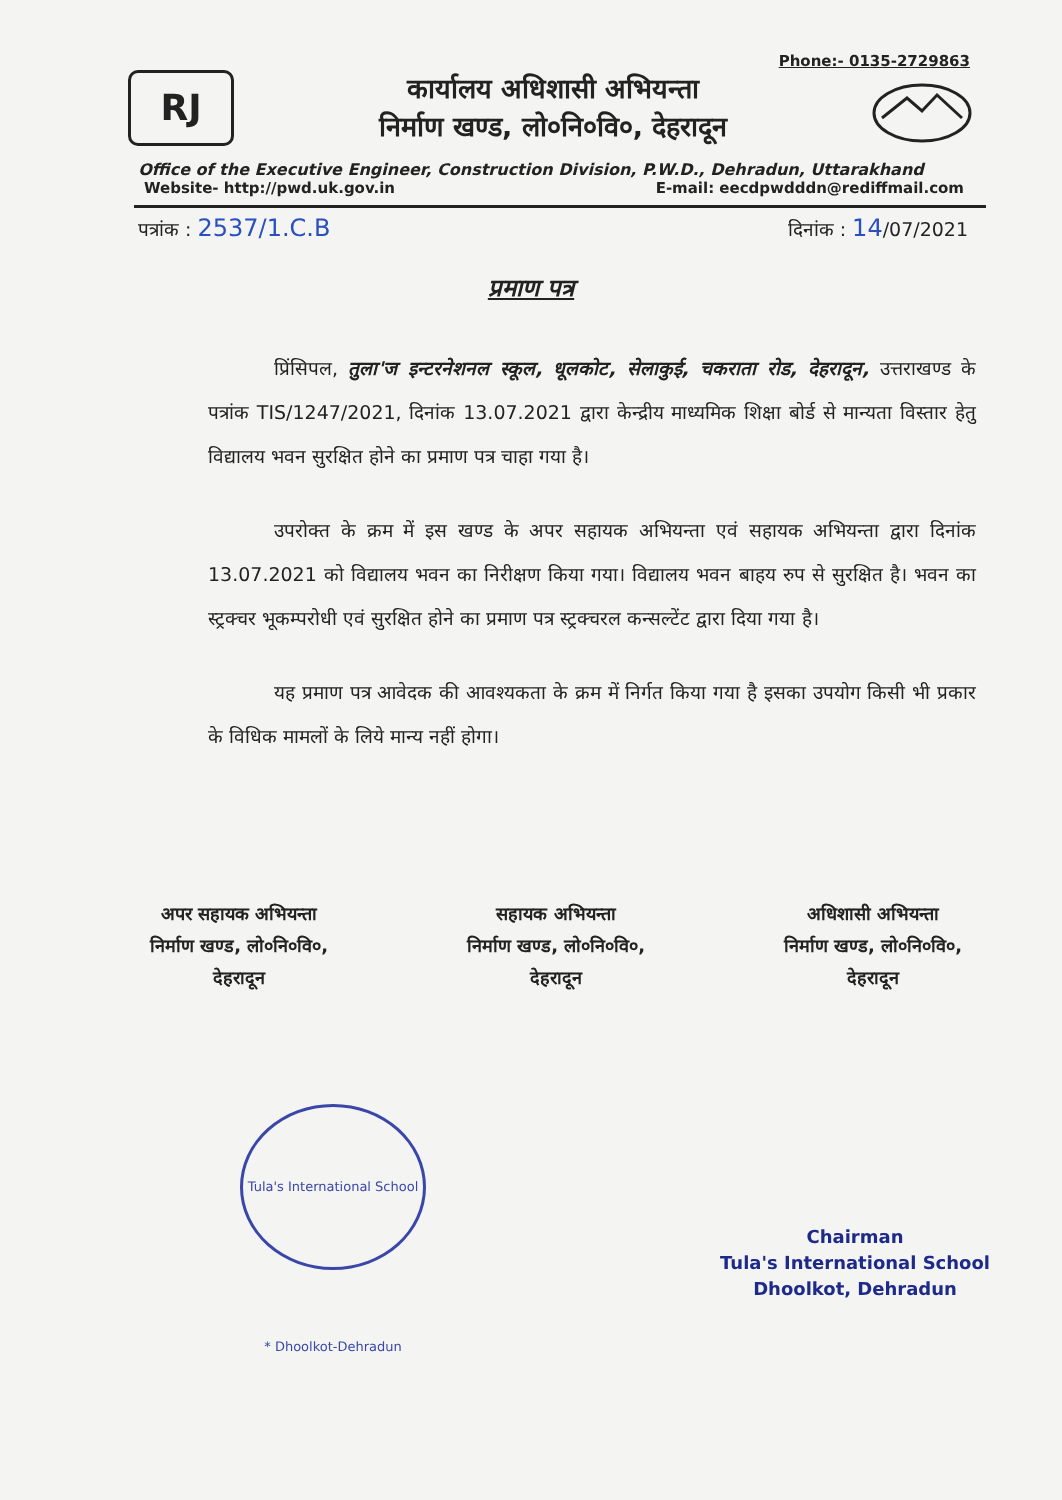Phone:- 0135-2729863
RJ
कार्यालय अधिशासी अभियन्ता
निर्माण खण्ड, लो०नि०वि०, देहरादून
Office of the Executive Engineer, Construction Division, P.W.D., Dehradun, Uttarakhand
Website- http://pwd.uk.gov.in E-mail: eecdpwdddn@rediffmail.com
पत्रांक : 2537/1.C.B दिनांक : 14/07/2021
प्रमाण पत्र
प्रिंसिपल, तुला'ज इन्टरनेशनल स्कूल, धूलकोट, सेलाकुई, चकराता रोड, देहरादून, उत्तराखण्ड के पत्रांक TIS/1247/2021, दिनांक 13.07.2021 द्वारा केन्द्रीय माध्यमिक शिक्षा बोर्ड से मान्यता विस्तार हेतु विद्यालय भवन सुरक्षित होने का प्रमाण पत्र चाहा गया है।
उपरोक्त के क्रम में इस खण्ड के अपर सहायक अभियन्ता एवं सहायक अभियन्ता द्वारा दिनांक 13.07.2021 को विद्यालय भवन का निरीक्षण किया गया। विद्यालय भवन बाहय रुप से सुरक्षित है। भवन का स्ट्रक्चर भूकम्परोधी एवं सुरक्षित होने का प्रमाण पत्र स्ट्रक्चरल कन्सल्टेंट द्वारा दिया गया है।
यह प्रमाण पत्र आवेदक की आवश्यकता के क्रम में निर्गत किया गया है इसका उपयोग किसी भी प्रकार के विधिक मामलों के लिये मान्य नहीं होगा।
अपर सहायक अभियन्ता
निर्माण खण्ड, लो०नि०वि०,
देहरादून
सहायक अभियन्ता
निर्माण खण्ड, लो०नि०वि०,
देहरादून
अधिशासी अभियन्ता
निर्माण खण्ड, लो०नि०वि०,
देहरादून
Tula's International School * Dhoolkot-Dehradun
Chairman
Tula's International School
Dhoolkot, Dehradun